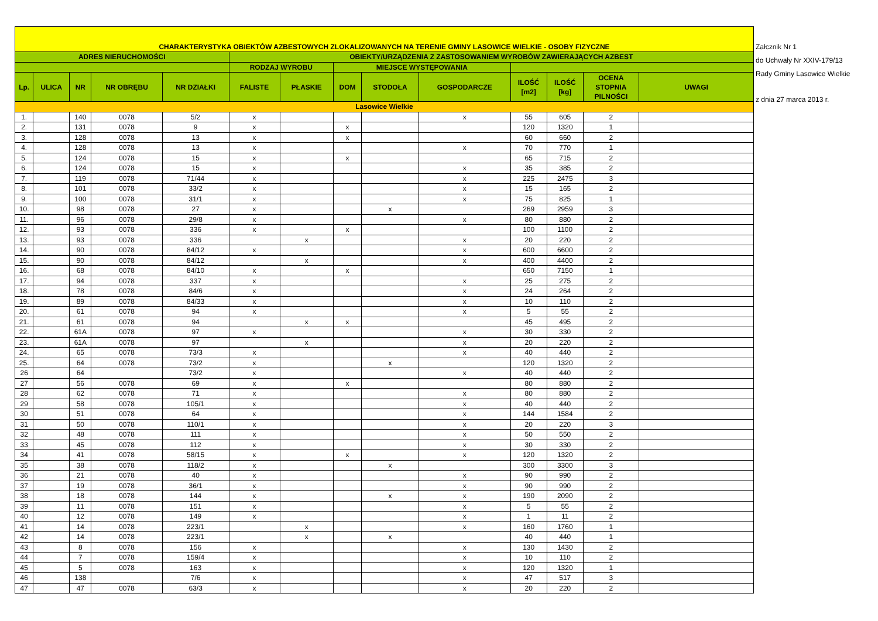| CHARAKTERYSTYKA OBIEKTÓW AZBESTOWYCH ZLOKALIZOWANYCH NA TERENIE GMINY LASOWICE WIELKIE - OSOBY FIZYCZNE | | | | | | | | | | | | | |
| ADRES NIERUCHOMOŚCI | | | | | OBIEKTY/URZĄDZENIA Z ZASTOSOWANIEM WYROBÓW ZAWIERAJĄCYCH AZBEST | | | | | | | | |
| | | | | | RODZAJ WYROBU | | MIEJSCE WYSTĘPOWANIA | | | | | | |
| Lp. | ULICA | NR | NR OBRĘBU | NR DZIAŁKI | FALISTE | PŁASKIE | DOM | STODOŁA | GOSPODARCZE | ILOŚĆ [m2] | ILOŚĆ [kg] | OCENA STOPNIA PILNOŚCI | UWAGI |
| Lasowice Wielkie | | | | | | | | | | | | | |
| 1. | | 140 | 0078 | 5/2 | x | | | | x | 55 | 605 | 2 | |
| 2. | | 131 | 0078 | 9 | x | | x | | | 120 | 1320 | 1 | |
| 3. | | 128 | 0078 | 13 | x | | x | | | 60 | 660 | 2 | |
| 4. | | 128 | 0078 | 13 | x | | | | x | 70 | 770 | 1 | |
| 5. | | 124 | 0078 | 15 | x | | x | | | 65 | 715 | 2 | |
| 6. | | 124 | 0078 | 15 | x | | | | x | 35 | 385 | 2 | |
| 7. | | 119 | 0078 | 71/44 | x | | | | x | 225 | 2475 | 3 | |
| 8. | | 101 | 0078 | 33/2 | x | | | | x | 15 | 165 | 2 | |
| 9. | | 100 | 0078 | 31/1 | x | | | | x | 75 | 825 | 1 | |
| 10. | | 98 | 0078 | 27 | x | | | x | | 269 | 2959 | 3 | |
| 11. | | 96 | 0078 | 29/8 | x | | | | x | 80 | 880 | 2 | |
| 12. | | 93 | 0078 | 336 | x | | x | | | 100 | 1100 | 2 | |
| 13. | | 93 | 0078 | 336 | | x | | | x | 20 | 220 | 2 | |
| 14. | | 90 | 0078 | 84/12 | x | | | | x | 600 | 6600 | 2 | |
| 15. | | 90 | 0078 | 84/12 | | x | | | x | 400 | 4400 | 2 | |
| 16. | | 68 | 0078 | 84/10 | x | | x | | | 650 | 7150 | 1 | |
| 17. | | 94 | 0078 | 337 | x | | | | x | 25 | 275 | 2 | |
| 18. | | 78 | 0078 | 84/6 | x | | | | x | 24 | 264 | 2 | |
| 19. | | 89 | 0078 | 84/33 | x | | | | x | 10 | 110 | 2 | |
| 20. | | 61 | 0078 | 94 | x | | | | x | 5 | 55 | 2 | |
| 21. | | 61 | 0078 | 94 | | x | x | | | 45 | 495 | 2 | |
| 22. | | 61A | 0078 | 97 | x | | | | x | 30 | 330 | 2 | |
| 23. | | 61A | 0078 | 97 | | x | | | x | 20 | 220 | 2 | |
| 24. | | 65 | 0078 | 73/3 | x | | | | x | 40 | 440 | 2 | |
| 25. | | 64 | 0078 | 73/2 | x | | | x | | 120 | 1320 | 2 | |
| 26 | | 64 | | 73/2 | x | | | | x | 40 | 440 | 2 | |
| 27 | | 56 | 0078 | 69 | x | | x | | | 80 | 880 | 2 | |
| 28 | | 62 | 0078 | 71 | x | | | | x | 80 | 880 | 2 | |
| 29 | | 58 | 0078 | 105/1 | x | | | | x | 40 | 440 | 2 | |
| 30 | | 51 | 0078 | 64 | x | | | | x | 144 | 1584 | 2 | |
| 31 | | 50 | 0078 | 110/1 | x | | | | x | 20 | 220 | 3 | |
| 32 | | 48 | 0078 | 111 | x | | | | x | 50 | 550 | 2 | |
| 33 | | 45 | 0078 | 112 | x | | | | x | 30 | 330 | 2 | |
| 34 | | 41 | 0078 | 58/15 | x | | x | | x | 120 | 1320 | 2 | |
| 35 | | 38 | 0078 | 118/2 | x | | | x | | 300 | 3300 | 3 | |
| 36 | | 21 | 0078 | 40 | x | | | | x | 90 | 990 | 2 | |
| 37 | | 19 | 0078 | 36/1 | x | | | | x | 90 | 990 | 2 | |
| 38 | | 18 | 0078 | 144 | x | | | x | x | 190 | 2090 | 2 | |
| 39 | | 11 | 0078 | 151 | x | | | | x | 5 | 55 | 2 | |
| 40 | | 12 | 0078 | 149 | x | | | | x | 1 | 11 | 2 | |
| 41 | | 14 | 0078 | 223/1 | | x | | | x | 160 | 1760 | 1 | |
| 42 | | 14 | 0078 | 223/1 | | x | | x | | 40 | 440 | 1 | |
| 43 | | 8 | 0078 | 156 | x | | | | x | 130 | 1430 | 2 | |
| 44 | | 7 | 0078 | 159/4 | x | | | | x | 10 | 110 | 2 | |
| 45 | | 5 | 0078 | 163 | x | | | | x | 120 | 1320 | 1 | |
| 46 | | 138 | | 7/6 | x | | | | x | 47 | 517 | 3 | |
| 47 | | 47 | 0078 | 63/3 | x | | | | x | 20 | 220 | 2 | |
Załcznik Nr 1
do Uchwały Nr XXIV-179/13
Rady Gminy Lasowice Wielkie
z dnia 27 marca 2013 r.